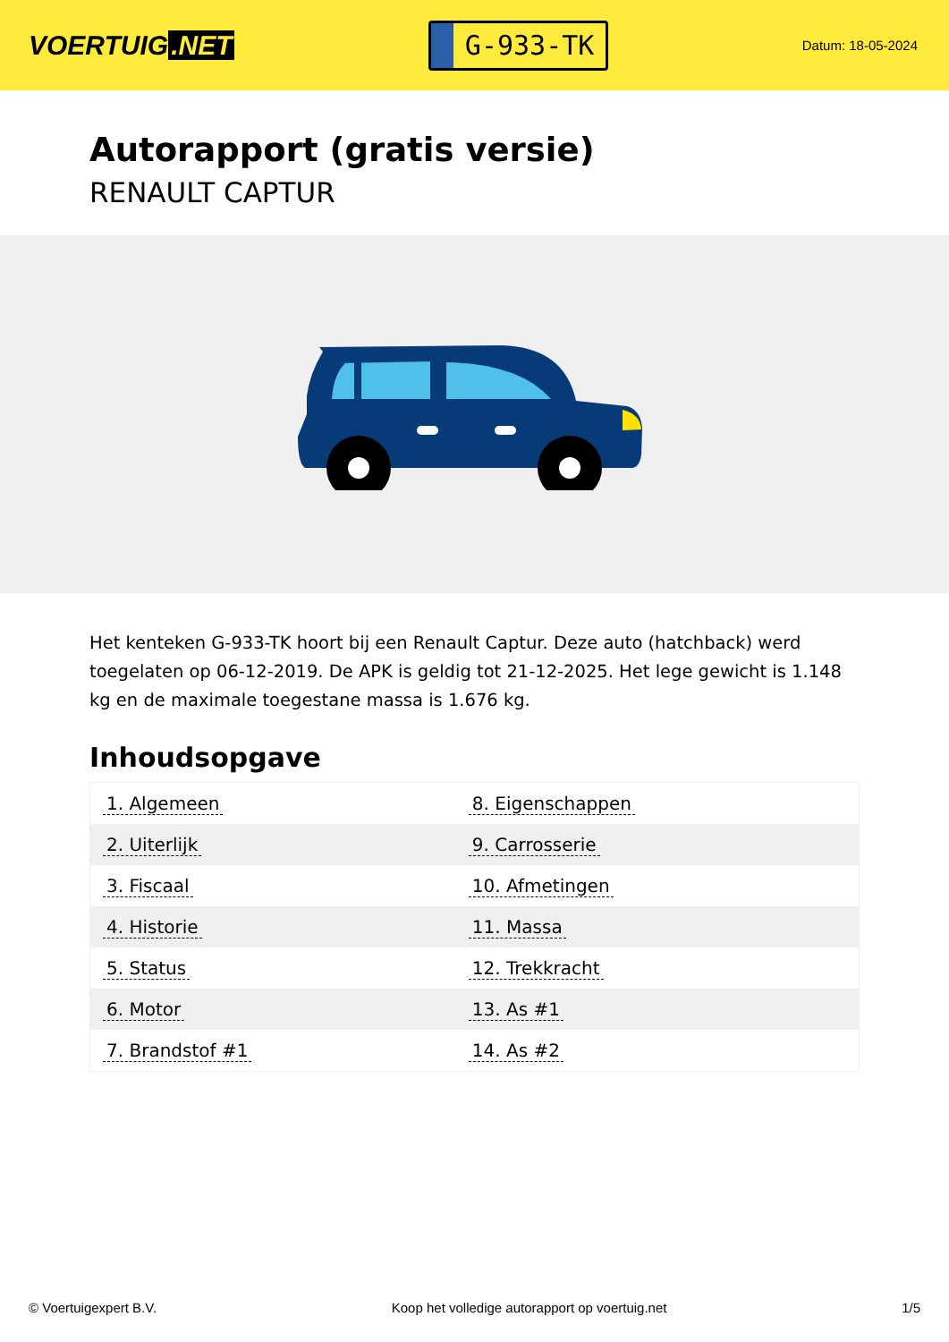VOERTUIG.NET
G-933-TK
Datum: 18-05-2024
Autorapport (gratis versie)
RENAULT CAPTUR
Het kenteken G-933-TK hoort bij een Renault Captur. Deze auto (hatchback) werd toegelaten op 06-12-2019. De APK is geldig tot 21-12-2025. Het lege gewicht is 1.148 kg en de maximale toegestane massa is 1.676 kg.
Inhoudsopgave
| 1. Algemeen | 8. Eigenschappen |
| 2. Uiterlijk | 9. Carrosserie |
| 3. Fiscaal | 10. Afmetingen |
| 4. Historie | 11. Massa |
| 5. Status | 12. Trekkracht |
| 6. Motor | 13. As #1 |
| 7. Brandstof #1 | 14. As #2 |
© Voertuigexpert B.V. Koop het volledige autorapport op voertuig.net 1/5